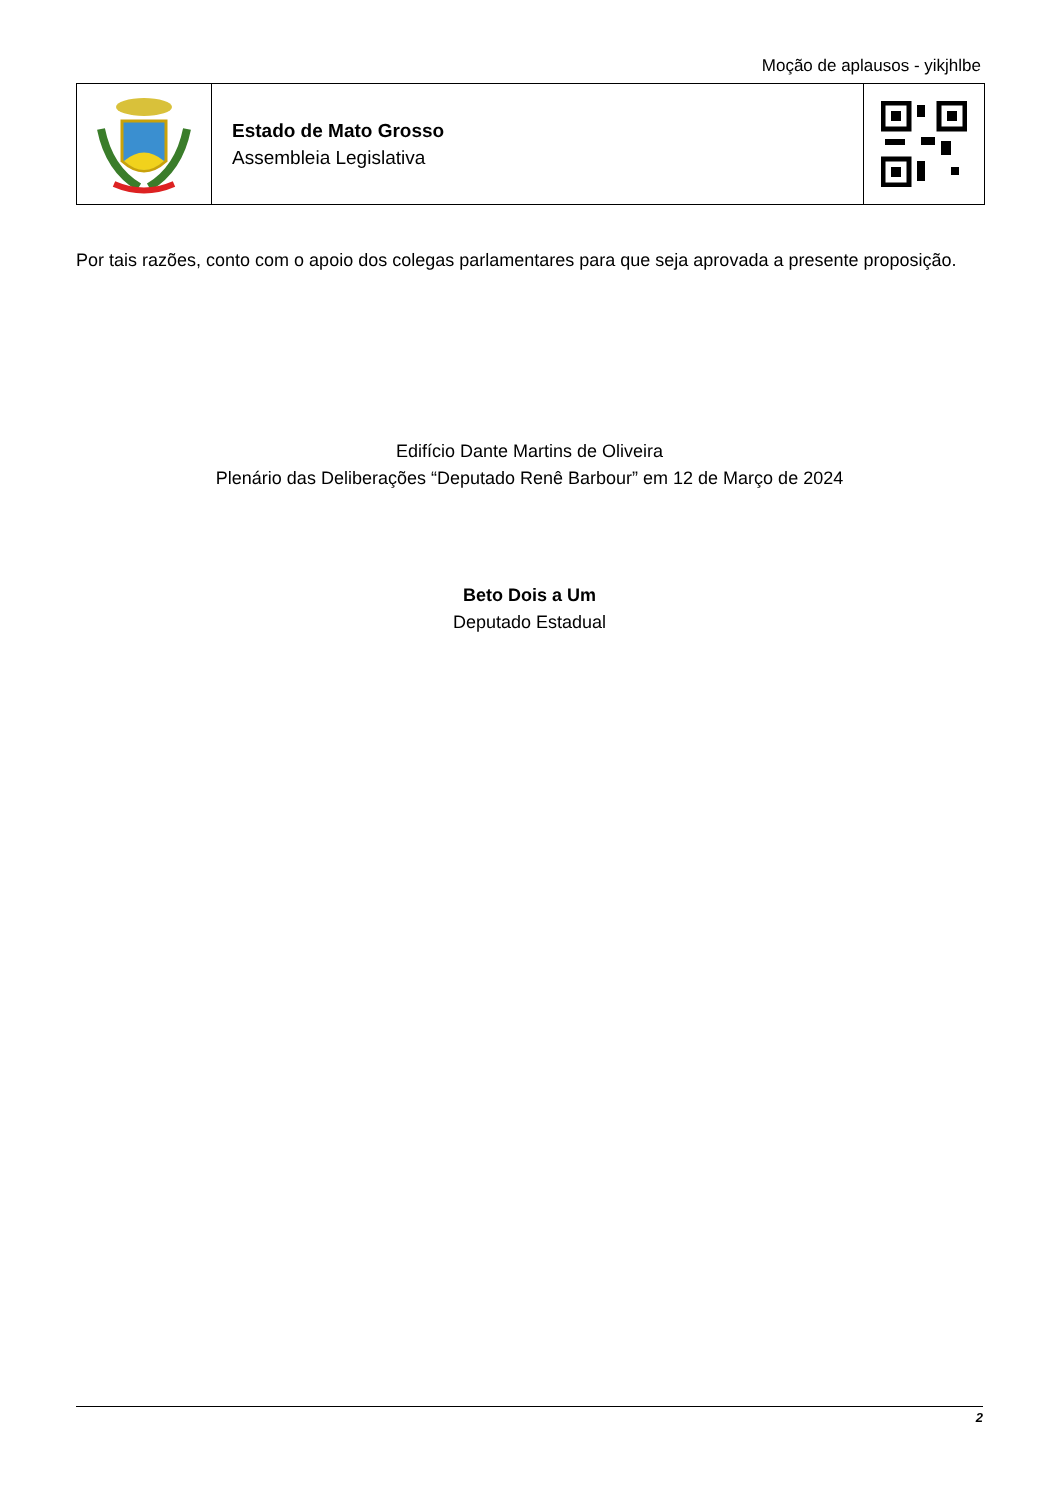Moção de aplausos - yikjhlbe
Estado de Mato Grosso
Assembleia Legislativa
Por tais razões, conto com o apoio dos colegas parlamentares para que seja aprovada a presente proposição.
Edifício Dante Martins de Oliveira
Plenário das Deliberações “Deputado Renê Barbour” em 12 de Março de 2024
Beto Dois a Um
Deputado Estadual
2